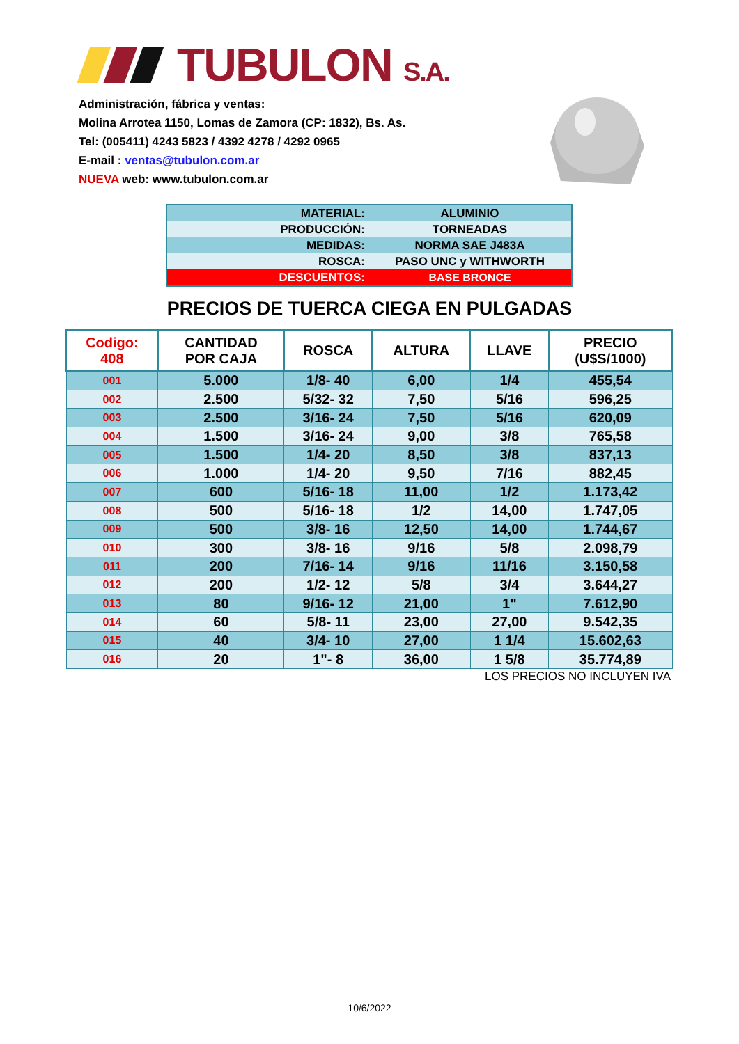TUBULON S.A.
Administración, fábrica y ventas:
Molina Arrotea 1150, Lomas de Zamora (CP: 1832), Bs. As.
Tel: (005411) 4243 5823 / 4392 4278 / 4292 0965
E-mail : ventas@tubulon.com.ar
NUEVA web: www.tubulon.com.ar
| MATERIAL: | ALUMINIO |
| PRODUCCIÓN: | TORNEADAS |
| MEDIDAS: | NORMA SAE J483A |
| ROSCA: | PASO UNC y WITHWORTH |
| DESCUENTOS: | BASE BRONCE |
PRECIOS DE TUERCA CIEGA EN PULGADAS
| Codigo: 408 | CANTIDAD POR CAJA | ROSCA | ALTURA | LLAVE | PRECIO (U$S/1000) |
| --- | --- | --- | --- | --- | --- |
| 001 | 5.000 | 1/8- 40 | 6,00 | 1/4 | 455,54 |
| 002 | 2.500 | 5/32- 32 | 7,50 | 5/16 | 596,25 |
| 003 | 2.500 | 3/16- 24 | 7,50 | 5/16 | 620,09 |
| 004 | 1.500 | 3/16- 24 | 9,00 | 3/8 | 765,58 |
| 005 | 1.500 | 1/4- 20 | 8,50 | 3/8 | 837,13 |
| 006 | 1.000 | 1/4- 20 | 9,50 | 7/16 | 882,45 |
| 007 | 600 | 5/16- 18 | 11,00 | 1/2 | 1.173,42 |
| 008 | 500 | 5/16- 18 | 1/2 | 14,00 | 1.747,05 |
| 009 | 500 | 3/8- 16 | 12,50 | 14,00 | 1.744,67 |
| 010 | 300 | 3/8- 16 | 9/16 | 5/8 | 2.098,79 |
| 011 | 200 | 7/16- 14 | 9/16 | 11/16 | 3.150,58 |
| 012 | 200 | 1/2- 12 | 5/8 | 3/4 | 3.644,27 |
| 013 | 80 | 9/16- 12 | 21,00 | 1" | 7.612,90 |
| 014 | 60 | 5/8- 11 | 23,00 | 27,00 | 9.542,35 |
| 015 | 40 | 3/4- 10 | 27,00 | 1 1/4 | 15.602,63 |
| 016 | 20 | 1"- 8 | 36,00 | 1 5/8 | 35.774,89 |
LOS PRECIOS NO INCLUYEN IVA
10/6/2022